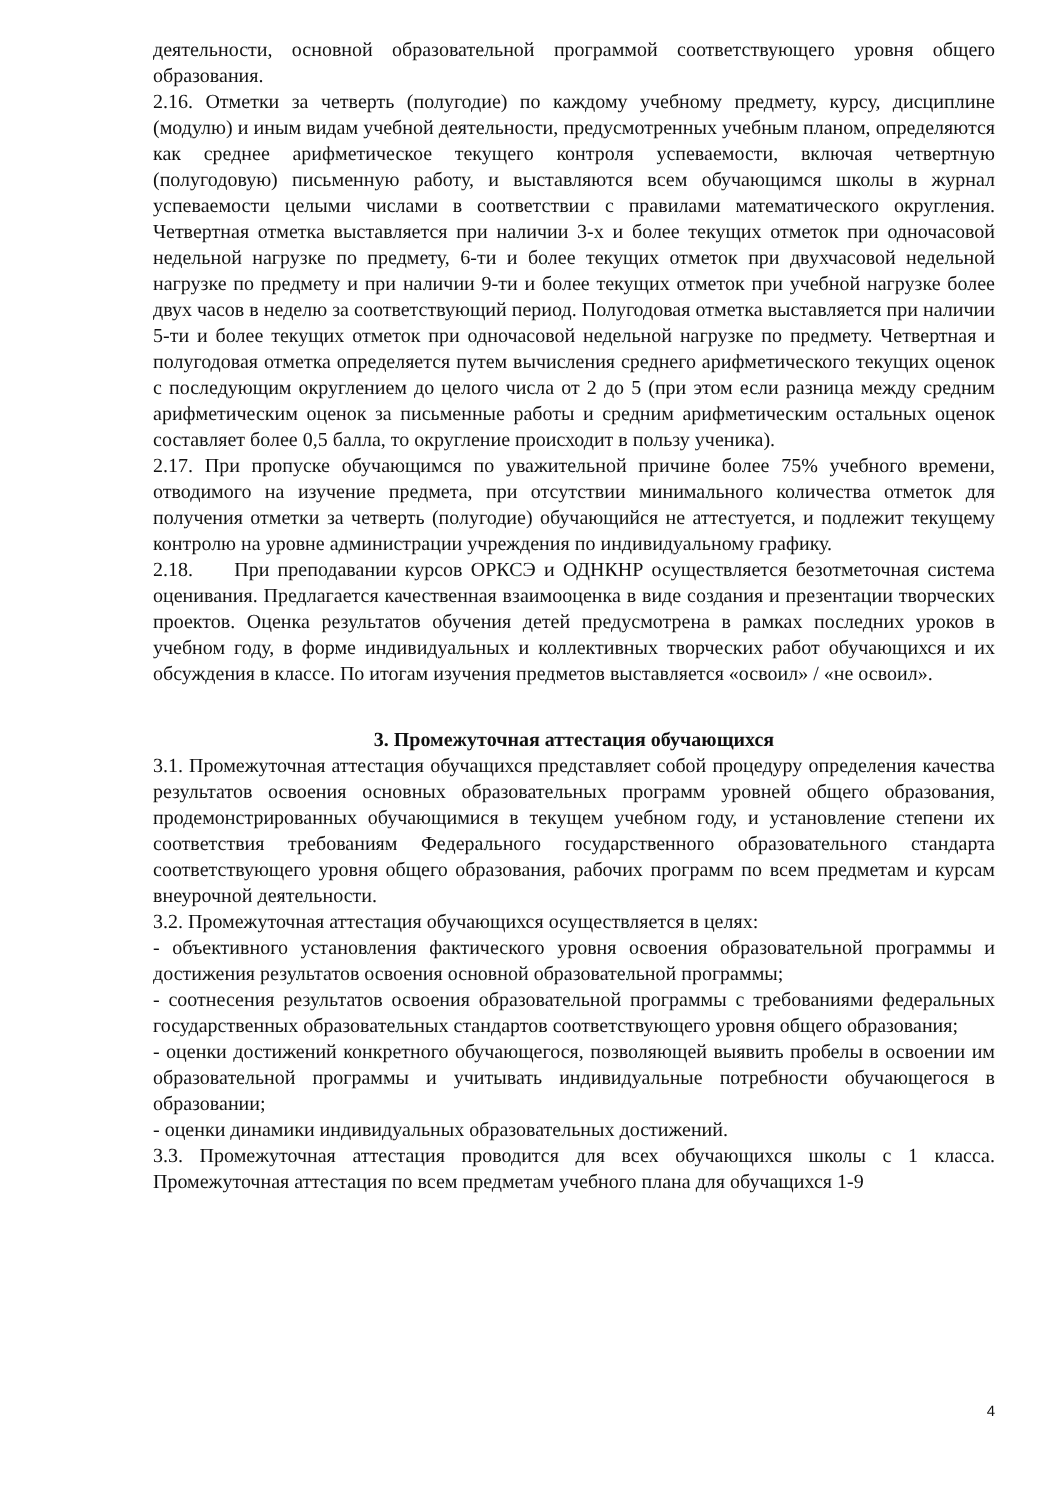деятельности, основной образовательной программой соответствующего уровня общего образования.
2.16. Отметки за четверть (полугодие) по каждому учебному предмету, курсу, дисциплине (модулю) и иным видам учебной деятельности, предусмотренных учебным планом, определяются как среднее арифметическое текущего контроля успеваемости, включая четвертную (полугодовую) письменную работу, и выставляются всем обучающимся школы в журнал успеваемости целыми числами в соответствии с правилами математического округления. Четвертная отметка выставляется при наличии 3-х и более текущих отметок при одночасовой недельной нагрузке по предмету, 6-ти и более текущих отметок при двухчасовой недельной нагрузке по предмету и при наличии 9-ти и более текущих отметок при учебной нагрузке более двух часов в неделю за соответствующий период. Полугодовая отметка выставляется при наличии 5-ти и более текущих отметок при одночасовой недельной нагрузке по предмету. Четвертная и полугодовая отметка определяется путем вычисления среднего арифметического текущих оценок с последующим округлением до целого числа от 2 до 5 (при этом если разница между средним арифметическим оценок за письменные работы и средним арифметическим остальных оценок составляет более 0,5 балла, то округление происходит в пользу ученика).
2.17. При пропуске обучающимся по уважительной причине более 75% учебного времени, отводимого на изучение предмета, при отсутствии минимального количества отметок для получения отметки за четверть (полугодие) обучающийся не аттестуется, и подлежит текущему контролю на уровне администрации учреждения по индивидуальному графику.
2.18. При преподавании курсов ОРКСЭ и ОДНКНР осуществляется безотметочная система оценивания. Предлагается качественная взаимооценка в виде создания и презентации творческих проектов. Оценка результатов обучения детей предусмотрена в рамках последних уроков в учебном году, в форме индивидуальных и коллективных творческих работ обучающихся и их обсуждения в классе. По итогам изучения предметов выставляется «освоил» / «не освоил».
3. Промежуточная аттестация обучающихся
3.1. Промежуточная аттестация обучащихся представляет собой процедуру определения качества результатов освоения основных образовательных программ уровней общего образования, продемонстрированных обучающимися в текущем учебном году, и установление степени их соответствия требованиям Федерального государственного образовательного стандарта соответствующего уровня общего образования, рабочих программ по всем предметам и курсам внеурочной деятельности.
3.2. Промежуточная аттестация обучающихся осуществляется в целях:
- объективного установления фактического уровня освоения образовательной программы и достижения результатов освоения основной образовательной программы;
- соотнесения результатов освоения образовательной программы с требованиями федеральных государственных образовательных стандартов соответствующего уровня общего образования;
- оценки достижений конкретного обучающегося, позволяющей выявить пробелы в освоении им образовательной программы и учитывать индивидуальные потребности обучающегося в образовании;
- оценки динамики индивидуальных образовательных достижений.
3.3. Промежуточная аттестация проводится для всех обучающихся школы с 1 класса. Промежуточная аттестация по всем предметам учебного плана для обучащихся 1-9
4